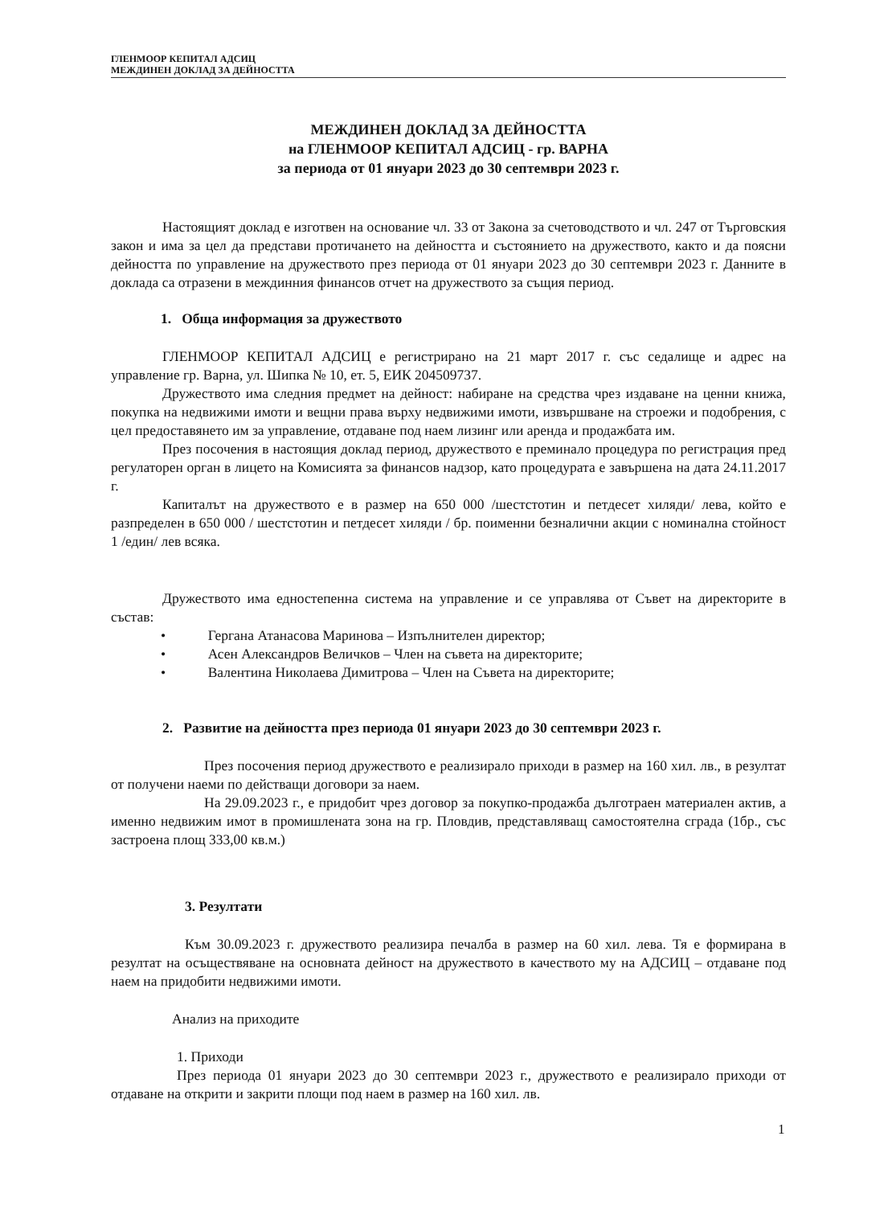ГЛЕНМООР КЕПИТАЛ АДСИЦ
МЕЖДИНЕН ДОКЛАД ЗА ДЕЙНОСТТА
МЕЖДИНЕН ДОКЛАД ЗА ДЕЙНОСТТА
на ГЛЕНМООР КЕПИТАЛ АДСИЦ - гр. ВАРНА
за периода от 01 януари 2023 до 30 септември 2023 г.
Настоящият доклад е изготвен на основание чл. 33 от Закона за счетоводството и чл. 247 от Търговския закон и има за цел да представи протичането на дейността и състоянието на дружеството, както и да поясни дейността по управление на дружеството през периода от 01 януари 2023 до 30 септември 2023 г. Данните в доклада са отразени в междинния финансов отчет на дружеството за същия период.
1. Обща информация за дружеството
ГЛЕНМООР КЕПИТАЛ АДСИЦ е регистрирано на 21 март 2017 г. със седалище и адрес на управление гр. Варна, ул. Шипка № 10, ет. 5, ЕИК 204509737.
Дружеството има следния предмет на дейност: набиране на средства чрез издаване на ценни книжа, покупка на недвижими имоти и вещни права върху недвижими имоти, извършване на строежи и подобрения, с цел предоставянето им за управление, отдаване под наем лизинг или аренда и продажбата им.
През посочения в настоящия доклад период, дружеството е преминало процедура по регистрация пред регулаторен орган в лицето на Комисията за финансов надзор, като процедурата е завършена на дата 24.11.2017 г.
Капиталът на дружеството е в размер на 650 000 /шестстотин и петдесет хиляди/ лева, който е разпределен в 650 000 / шестстотин и петдесет хиляди / бр. поименни безналични акции с номинална стойност 1 /един/ лев всяка.
Дружеството има едностепенна система на управление и се управлява от Съвет на директорите в състав:
• Гергана Атанасова Маринова – Изпълнителен директор;
• Асен Александров Величков – Член на съвета на директорите;
• Валентина Николаева Димитрова – Член на Съвета на директорите;
2. Развитие на дейността през периода 01 януари 2023 до 30 септември 2023 г.
През посочения период дружеството е реализирало приходи в размер на 160 хил. лв., в резултат от получени наеми по действащи договори за наем.
На 29.09.2023 г., е придобит чрез договор за покупко-продажба дълготраен материален актив, а именно недвижим имот в промишлената зона на гр. Пловдив, представляващ самостоятелна сграда (1бр., със застроена площ 333,00 кв.м.)
3. Резултати
Към 30.09.2023 г. дружеството реализира печалба в размер на 60 хил. лева. Тя е формирана в резултат на осъществяване на основната дейност на дружеството в качеството му на АДСИЦ – отдаване под наем на придобити недвижими имоти.
Анализ на приходите
1. Приходи
През периода 01 януари 2023 до 30 септември 2023 г., дружеството е реализирало приходи от отдаване на открити и закрити площи под наем в размер на 160 хил. лв.
1